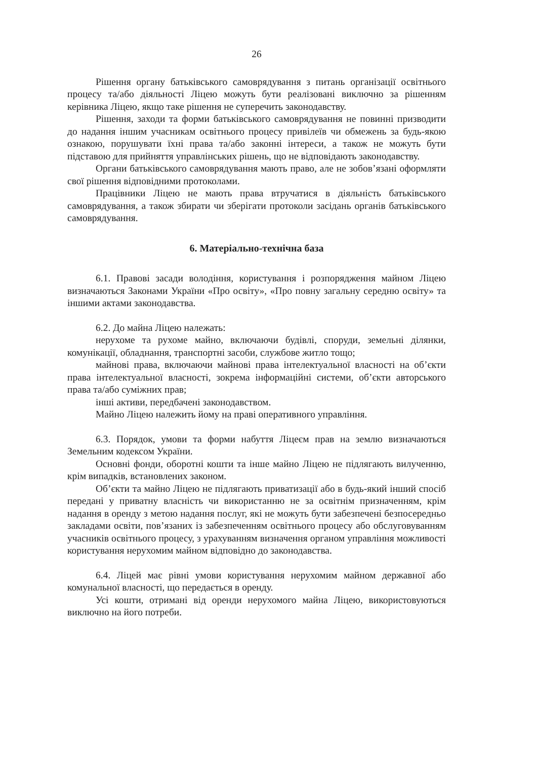26
Рішення органу батьківського самоврядування з питань організації освітнього процесу та/або діяльності Ліцею можуть бути реалізовані виключно за рішенням керівника Ліцею, якщо таке рішення не суперечить законодавству.
Рішення, заходи та форми батьківського самоврядування не повинні призводити до надання іншим учасникам освітнього процесу привілеїв чи обмежень за будь-якою ознакою, порушувати їхні права та/або законні інтереси, а також не можуть бути підставою для прийняття управлінських рішень, що не відповідають законодавству.
Органи батьківського самоврядування мають право, але не зобов’язані оформляти свої рішення відповідними протоколами.
Працівники Ліцею не мають права втручатися в діяльність батьківського самоврядування, а також збирати чи зберігати протоколи засідань органів батьківського самоврядування.
6. Матеріально-технічна база
6.1. Правові засади володіння, користування і розпорядження майном Ліцею визначаються Законами України «Про освіту», «Про повну загальну середню освіту» та іншими актами законодавства.
6.2. До майна Ліцею належать:
нерухоме та рухоме майно, включаючи будівлі, споруди, земельні ділянки, комунікації, обладнання, транспортні засоби, службове житло тощо;
майнові права, включаючи майнові права інтелектуальної власності на об’єкти права інтелектуальної власності, зокрема інформаційні системи, об’єкти авторського права та/або суміжних прав;
інші активи, передбачені законодавством.
Майно Ліцею належить йому на праві оперативного управління.
6.3. Порядок, умови та форми набуття Ліцеєм прав на землю визначаються Земельним кодексом України.
Основні фонди, оборотні кошти та інше майно Ліцею не підлягають вилученню, крім випадків, встановлених законом.
Об’єкти та майно Ліцею не підлягають приватизації або в будь-який інший спосіб передані у приватну власність чи використанню не за освітнім призначенням, крім надання в оренду з метою надання послуг, які не можуть бути забезпечені безпосередньо закладами освіти, пов’язаних із забезпеченням освітнього процесу або обслуговуванням учасників освітнього процесу, з урахуванням визначення органом управління можливості користування нерухомим майном відповідно до законодавства.
6.4. Ліцей має рівні умови користування нерухомим майном державної або комунальної власності, що передається в оренду.
Усі кошти, отримані від оренди нерухомого майна Ліцею, використовуються виключно на його потреби.